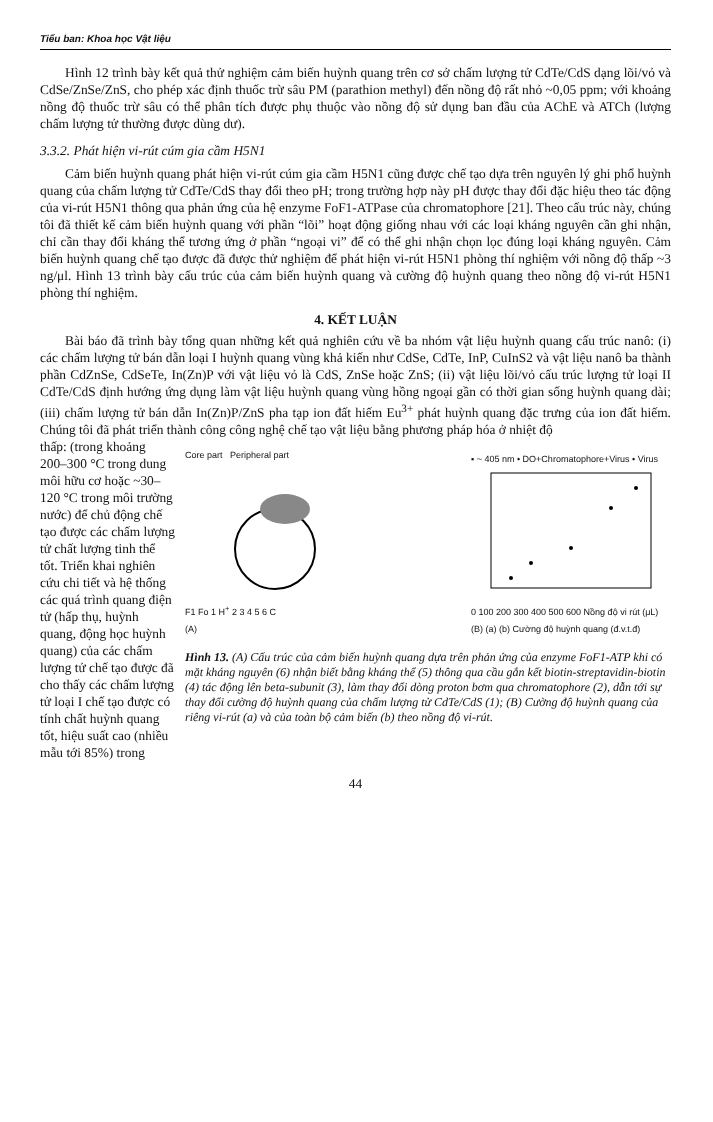Tiểu ban: Khoa học Vật liệu
Hình 12 trình bày kết quả thử nghiệm cảm biến huỳnh quang trên cơ sở chấm lượng tử CdTe/CdS dạng lõi/vỏ và CdSe/ZnSe/ZnS, cho phép xác định thuốc trừ sâu PM (parathion methyl) đến nồng độ rất nhỏ ~0,05 ppm; với khoảng nồng độ thuốc trừ sâu có thể phân tích được phụ thuộc vào nồng độ sử dụng ban đầu của AChE và ATCh (lượng chấm lượng tử thường được dùng dư).
3.3.2. Phát hiện vi-rút cúm gia cầm H5N1
Cảm biến huỳnh quang phát hiện vi-rút cúm gia cầm H5N1 cũng được chế tạo dựa trên nguyên lý ghi phổ huỳnh quang của chấm lượng tử CdTe/CdS thay đổi theo pH; trong trường hợp này pH được thay đổi đặc hiệu theo tác động của vi-rút H5N1 thông qua phản ứng của hệ enzyme FoF1-ATPase của chromatophore [21]. Theo cấu trúc này, chúng tôi đã thiết kế cảm biến huỳnh quang với phần “lõi” hoạt động giống nhau với các loại kháng nguyên cần ghi nhận, chỉ cần thay đổi kháng thể tương ứng ở phần “ngoại vi” để có thể ghi nhận chọn lọc đúng loại kháng nguyên. Cảm biến huỳnh quang chế tạo được đã được thử nghiệm để phát hiện vi-rút H5N1 phòng thí nghiệm với nồng độ thấp ~3 ng/μl. Hình 13 trình bày cấu trúc của cảm biến huỳnh quang và cường độ huỳnh quang theo nồng độ vi-rút H5N1 phòng thí nghiệm.
4. KẾT LUẬN
Bài báo đã trình bày tổng quan những kết quả nghiên cứu về ba nhóm vật liệu huỳnh quang cấu trúc nanô: (i) các chấm lượng tử bán dẫn loại I huỳnh quang vùng khả kiến như CdSe, CdTe, InP, CuInS2 và vật liệu nanô ba thành phần CdZnSe, CdSeTe, In(Zn)P với vật liệu vỏ là CdS, ZnSe hoặc ZnS; (ii) vật liệu lõi/vỏ cấu trúc lượng tử loại II CdTe/CdS định hướng ứng dụng làm vật liệu huỳnh quang vùng hồng ngoại gần có thời gian sống huỳnh quang dài; (iii) chấm lượng tử bán dẫn In(Zn)P/ZnS pha tạp ion đất hiếm Eu<sup>3+</sup> phát huỳnh quang đặc trưng của ion đất hiếm. Chúng tôi đã phát triển thành công công nghệ chế tạo vật liệu bằng phương pháp hóa ở nhiệt độ
thấp: (trong khoảng 200–300 °C trong dung môi hữu cơ hoặc ~30–120 °C trong môi trường nước) để chủ động chế tạo được các chấm lượng tử chất lượng tinh thể tốt. Triển khai nghiên cứu chi tiết và hệ thống các quá trình quang điện tử (hấp thụ, huỳnh quang, động học huỳnh quang) của các chấm lượng tử chế tạo được đã cho thấy các chấm lượng tử loại I chế tạo được có tính chất huỳnh quang tốt, hiệu suất cao (nhiều mẫu tới 85%) trong
Core part Peripheral part
F1 Fo 1 H<sup>+</sup> 2 3 4 5 6 C
(A)
▪ ~ 405 nm • DO+Chromatophore+Virus • Virus
0 100 200 300 400 500 600 Nồng độ vi rút (μL) (B) (a) (b) Cường độ huỳnh quang (đ.v.t.đ)
Hình 13. (A) Cấu trúc của cảm biến huỳnh quang dựa trên phản ứng của enzyme FoF1-ATP khi có mặt kháng nguyên (6) nhận biết bằng kháng thể (5) thông qua cầu gắn kết biotin-streptavidin-biotin (4) tác động lên beta-subunit (3), làm thay đổi dòng proton bơm qua chromatophore (2), dẫn tới sự thay đổi cường độ huỳnh quang của chấm lượng tử CdTe/CdS (1); (B) Cường độ huỳnh quang của riêng vi-rút (a) và của toàn bộ cảm biến (b) theo nồng độ vi-rút.
44